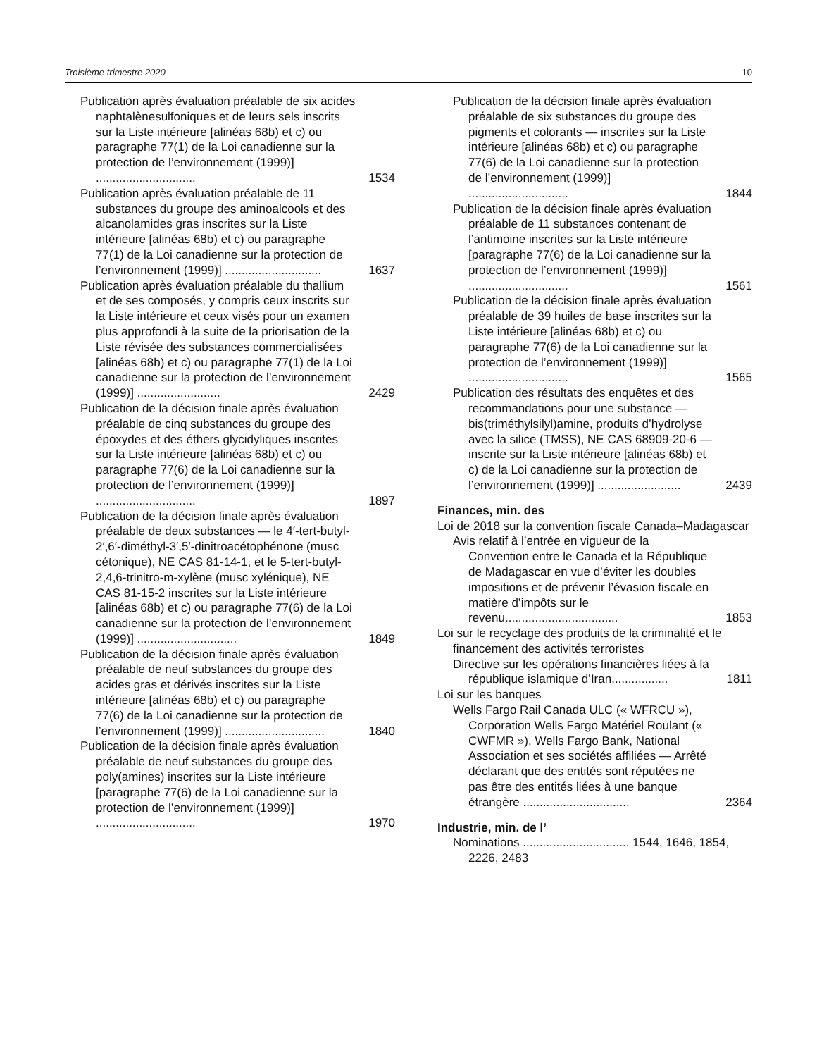Troisième trimestre 2020 10
Publication après évaluation préalable de six acides naphtalènesulfoniques et de leurs sels inscrits sur la Liste intérieure [alinéas 68b) et c) ou paragraphe 77(1) de la Loi canadienne sur la protection de l’environnement (1999)] ..............................
1534
Publication après évaluation préalable de 11 substances du groupe des aminoalcools et des alcanolamides gras inscrites sur la Liste intérieure [alinéas 68b) et c) ou paragraphe 77(1) de la Loi canadienne sur la protection de l’environnement (1999)] .............................
1637
Publication après évaluation préalable du thallium et de ses composés, y compris ceux inscrits sur la Liste intérieure et ceux visés pour un examen plus approfondi à la suite de la priorisation de la Liste révisée des substances commercialisées [alinéas 68b) et c) ou paragraphe 77(1) de la Loi canadienne sur la protection de l’environnement (1999)] .........................
2429
Publication de la décision finale après évaluation préalable de cinq substances du groupe des époxydes et des éthers glycidyliques inscrites sur la Liste intérieure [alinéas 68b) et c) ou paragraphe 77(6) de la Loi canadienne sur la protection de l’environnement (1999)] ..............................
1897
Publication de la décision finale après évaluation préalable de deux substances — le 4′-tert-butyl-2′,6′-diméthyl-3′,5′-dinitroacétophénone (musc cétonique), NE CAS 81-14-1, et le 5-tert-butyl-2,4,6-trinitro-m-xylène (musc xylénique), NE CAS 81-15-2 inscrites sur la Liste intérieure [alinéas 68b) et c) ou paragraphe 77(6) de la Loi canadienne sur la protection de l’environnement (1999)] ..............................
1849
Publication de la décision finale après évaluation préalable de neuf substances du groupe des acides gras et dérivés inscrites sur la Liste intérieure [alinéas 68b) et c) ou paragraphe 77(6) de la Loi canadienne sur la protection de l’environnement (1999)] ..............................
1840
Publication de la décision finale après évaluation préalable de neuf substances du groupe des poly(amines) inscrites sur la Liste intérieure [paragraphe 77(6) de la Loi canadienne sur la protection de l’environnement (1999)] ..............................
1970
Publication de la décision finale après évaluation préalable de six substances du groupe des pigments et colorants — inscrites sur la Liste intérieure [alinéas 68b) et c) ou paragraphe 77(6) de la Loi canadienne sur la protection de l’environnement (1999)] ..............................
1844
Publication de la décision finale après évaluation préalable de 11 substances contenant de l’antimoine inscrites sur la Liste intérieure [paragraphe 77(6) de la Loi canadienne sur la protection de l’environnement (1999)] ..............................
1561
Publication de la décision finale après évaluation préalable de 39 huiles de base inscrites sur la Liste intérieure [alinéas 68b) et c) ou paragraphe 77(6) de la Loi canadienne sur la protection de l’environnement (1999)] ..............................
1565
Publication des résultats des enquêtes et des recommandations pour une substance — bis(triméthylsilyl)amine, produits d’hydrolyse avec la silice (TMSS), NE CAS 68909-20-6 — inscrite sur la Liste intérieure [alinéas 68b) et c) de la Loi canadienne sur la protection de l’environnement (1999)] .........................
2439
Finances, min. des
Loi de 2018 sur la convention fiscale Canada–Madagascar
Avis relatif à l’entrée en vigueur de la Convention entre le Canada et la République de Madagascar en vue d’éviter les doubles impositions et de prévenir l’évasion fiscale en matière d’impôts sur le revenu..................................
1853
Loi sur le recyclage des produits de la criminalité et le financement des activités terroristes
Directive sur les opérations financières liées à la république islamique d’Iran.................
1811
Loi sur les banques
Wells Fargo Rail Canada ULC (« WFRCU »), Corporation Wells Fargo Matériel Roulant (« CWFMR »), Wells Fargo Bank, National Association et ses sociétés affiliées — Arrêté déclarant que des entités sont réputées ne pas être des entités liées à une banque étrangère ................................
2364
Industrie, min. de l’
Nominations ................................ 1544, 1646, 1854, 2226, 2483